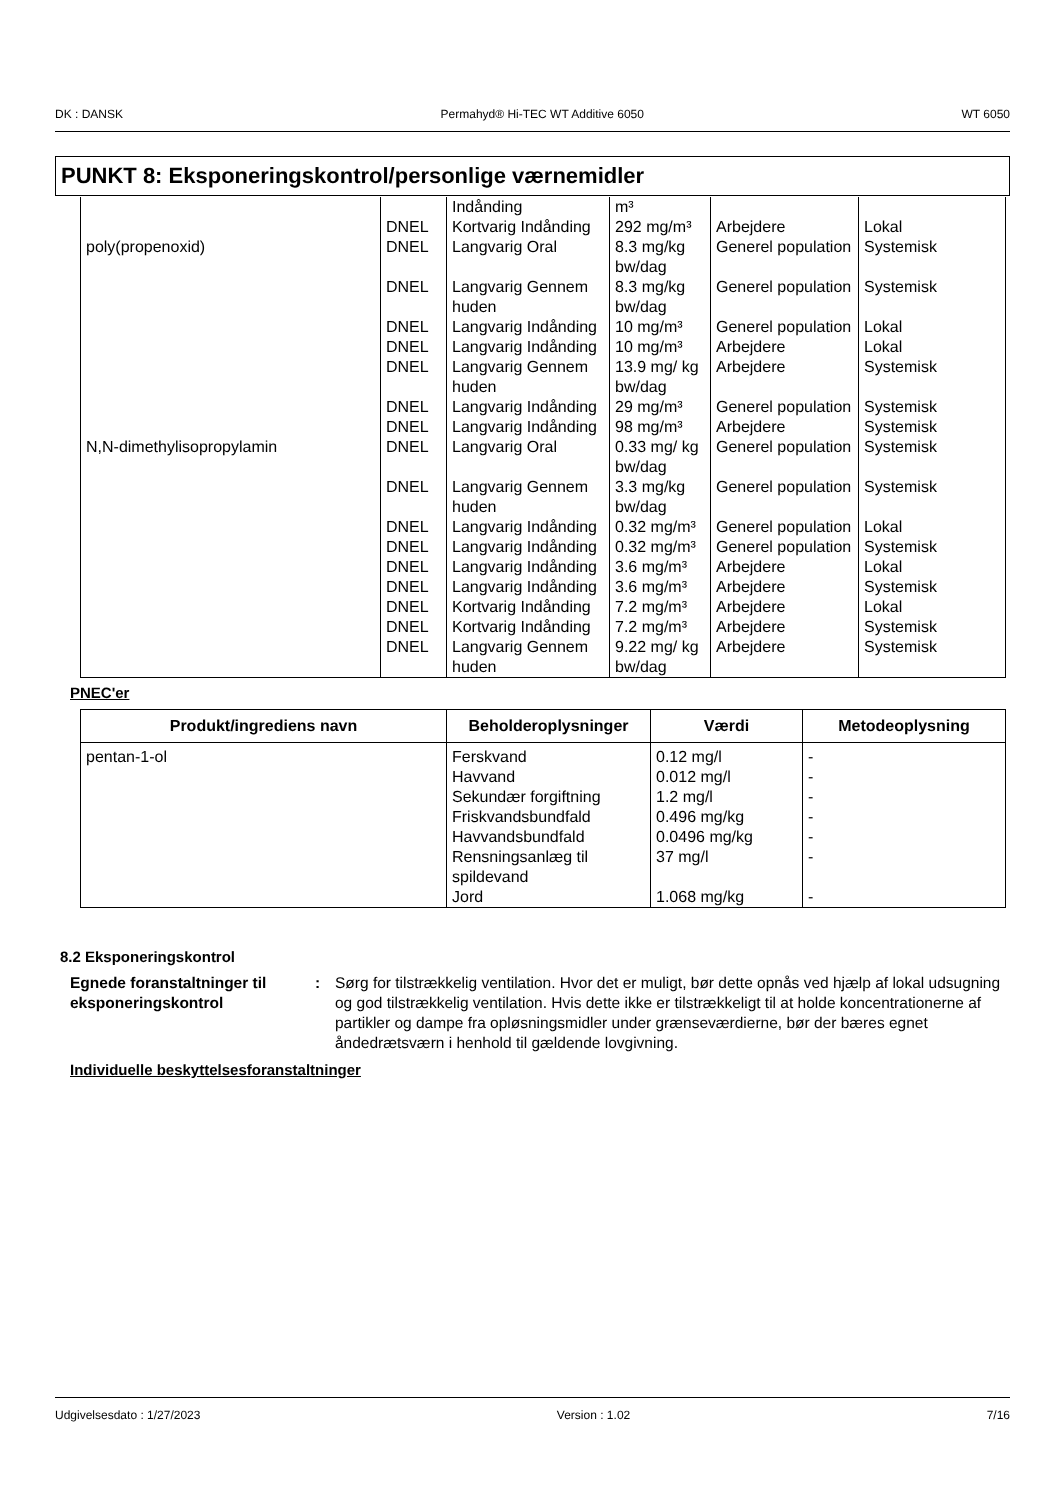DK : DANSK Permahyd® Hi-TEC WT Additive 6050 WT 6050
PUNKT 8: Eksponeringskontrol/personlige værnemidler
| | | Indånding | m³ | | |
| | DNEL | Kortvarig Indånding | 292 mg/m³ | Arbejdere | Lokal |
| poly(propenoxid) | DNEL | Langvarig Oral | 8.3 mg/kg bw/dag | Generel population | Systemisk |
| | DNEL | Langvarig Gennem huden | 8.3 mg/kg bw/dag | Generel population | Systemisk |
| | DNEL | Langvarig Indånding | 10 mg/m³ | Generel population | Lokal |
| | DNEL | Langvarig Indånding | 10 mg/m³ | Arbejdere | Lokal |
| | DNEL | Langvarig Gennem huden | 13.9 mg/ kg bw/dag | Arbejdere | Systemisk |
| | DNEL | Langvarig Indånding | 29 mg/m³ | Generel population | Systemisk |
| | DNEL | Langvarig Indånding | 98 mg/m³ | Arbejdere | Systemisk |
| N,N-dimethylisopropylamin | DNEL | Langvarig Oral | 0.33 mg/ kg bw/dag | Generel population | Systemisk |
| | DNEL | Langvarig Gennem huden | 3.3 mg/kg bw/dag | Generel population | Systemisk |
| | DNEL | Langvarig Indånding | 0.32 mg/m³ | Generel population | Lokal |
| | DNEL | Langvarig Indånding | 0.32 mg/m³ | Generel population | Systemisk |
| | DNEL | Langvarig Indånding | 3.6 mg/m³ | Arbejdere | Lokal |
| | DNEL | Langvarig Indånding | 3.6 mg/m³ | Arbejdere | Systemisk |
| | DNEL | Kortvarig Indånding | 7.2 mg/m³ | Arbejdere | Lokal |
| | DNEL | Kortvarig Indånding | 7.2 mg/m³ | Arbejdere | Systemisk |
| | DNEL | Langvarig Gennem huden | 9.22 mg/ kg bw/dag | Arbejdere | Systemisk |
PNEC'er
| Produkt/ingrediens navn | Beholderoplysninger | Værdi | Metodeoplysning |
| --- | --- | --- | --- |
| pentan-1-ol | Ferskvand Havvand Sekundær forgiftning Friskvandsbundfald Havvandsbundfald Rensningsanlæg til spildevand Jord | 0.12 mg/l 0.012 mg/l 1.2 mg/l 0.496 mg/kg 0.0496 mg/kg 37 mg/l 1.068 mg/kg | - - - - - - - |
8.2 Eksponeringskontrol
Egnede foranstaltninger til eksponeringskontrol
: Sørg for tilstrækkelig ventilation. Hvor det er muligt, bør dette opnås ved hjælp af lokal udsugning og god tilstrækkelig ventilation. Hvis dette ikke er tilstrækkeligt til at holde koncentrationerne af partikler og dampe fra opløsningsmidler under grænseværdierne, bør der bæres egnet åndedrætsværn i henhold til gældende lovgivning.
Individuelle beskyttelsesforanstaltninger
Udgivelsesdato : 1/27/2023 Version : 1.02 7/16